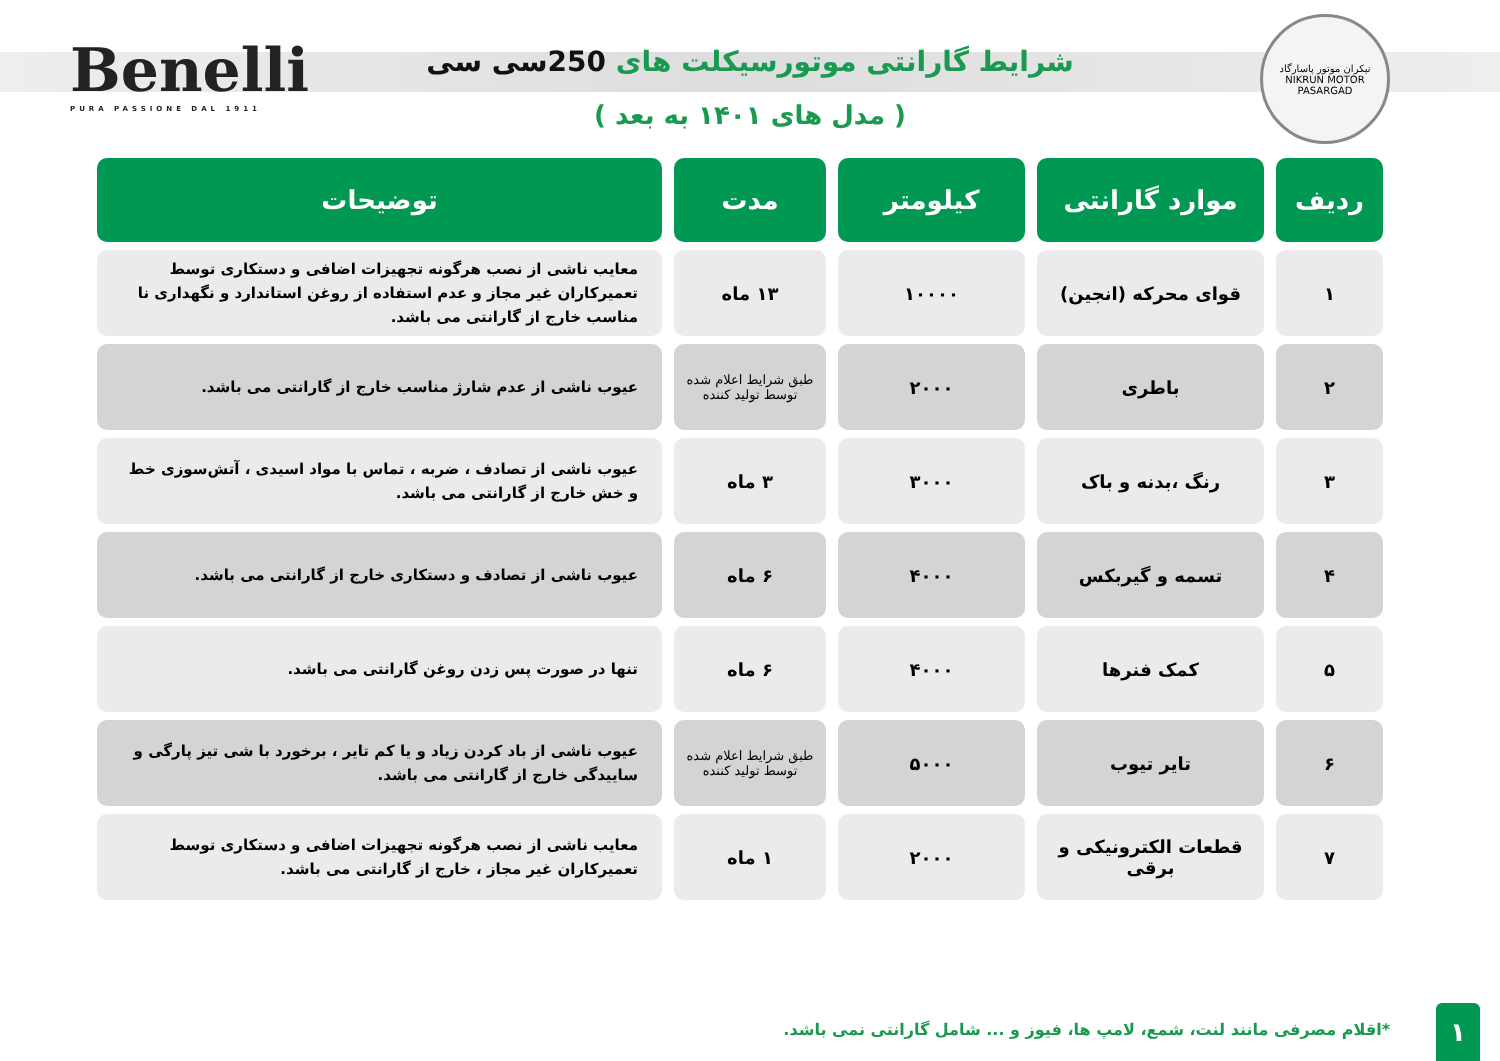نیکران موتور پاسارگاد
NIKRUN MOTOR PASARGAD
شرایط گارانتی موتورسیکلت های 250سی سی
( مدل های ۱۴۰۱ به بعد )
Benelli
PURA PASSIONE DAL 1911
| ردیف | موارد گارانتی | کیلومتر | مدت | توضیحات |
| --- | --- | --- | --- | --- |
| ۱ | قوای محرکه (انجین) | ۱۰۰۰۰ | ۱۳ ماه | معایب ناشی از نصب هرگونه تجهیزات اضافی و دستکاری توسط تعمیرکاران غیر مجاز و عدم استفاده از روغن استاندارد و نگهداری نا مناسب خارج از گارانتی می باشد. |
| ۲ | باطری | ۲۰۰۰ | طبق شرایط اعلام شده توسط تولید کننده | عیوب ناشی از عدم شارژ مناسب خارج از گارانتی می باشد. |
| ۳ | رنگ ،بدنه و باک | ۳۰۰۰ | ۳ ماه | عیوب ناشی از تصادف ، ضربه ، تماس با مواد اسیدی ، آتش‌سوزی خط و خش خارج از گارانتی می باشد. |
| ۴ | تسمه و گیربکس | ۴۰۰۰ | ۶ ماه | عیوب ناشی از تصادف و دستکاری خارج از گارانتی می باشد. |
| ۵ | کمک فنرها | ۴۰۰۰ | ۶ ماه | تنها در صورت پس زدن روغن گارانتی می باشد. |
| ۶ | تایر تیوب | ۵۰۰۰ | طبق شرایط اعلام شده توسط تولید کننده | عیوب ناشی از باد کردن زیاد و یا کم تایر ، برخورد با شی تیز پارگی و ساییدگی خارج از گارانتی می باشد. |
| ۷ | قطعات الکترونیکی و برقی | ۲۰۰۰ | ۱ ماه | معایب ناشی از نصب هرگونه تجهیزات اضافی و دستکاری توسط تعمیرکاران غیر مجاز ، خارج از گارانتی می باشد. |
*اقلام مصرفی مانند لنت، شمع، لامپ ها، فیوز و ... شامل گارانتی نمی باشد.
۱